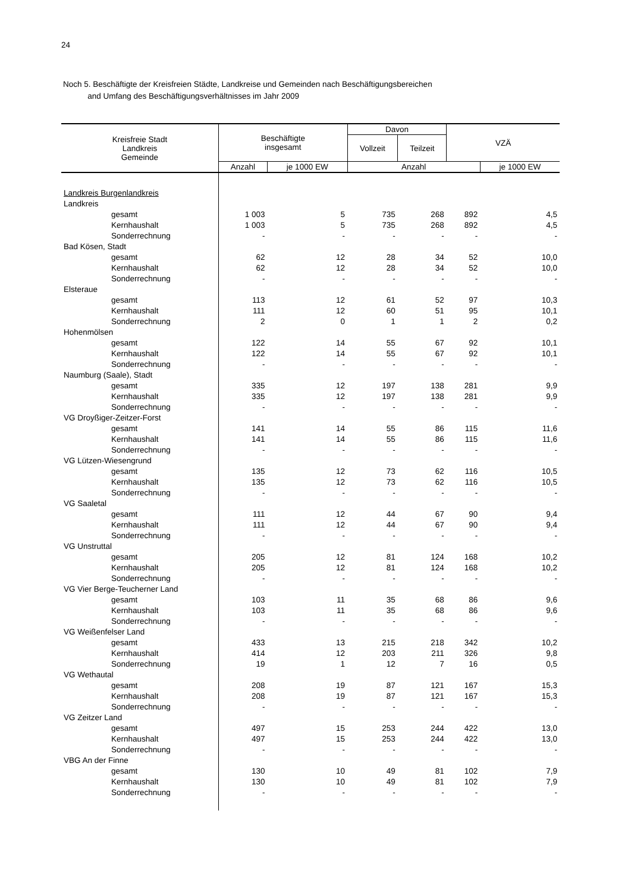24
Noch 5. Beschäftigte der Kreisfreien Städte, Landkreise und Gemeinden nach Beschäftigungsbereichen
and Umfang des Beschäftigungsverhältnisses im Jahr 2009
| Kreisfreie Stadt Landkreis Gemeinde | Beschäftigte insgesamt | | Davon | | VZÄ | |
| --- | --- | --- | --- | --- | --- | --- |
| | | | Vollzeit | Teilzeit | | |
| | Anzahl | je 1000 EW | Anzahl | | | je 1000 EW |
| Landkreis Burgenlandkreis | | | | | | |
| Landkreis | | | | | | |
| gesamt | 1 003 | 5 | 735 | 268 | 892 | 4,5 |
| Kernhaushalt | 1 003 | 5 | 735 | 268 | 892 | 4,5 |
| Sonderrechnung | - | - | - | - | - | - |
| Bad Kösen, Stadt | | | | | | |
| gesamt | 62 | 12 | 28 | 34 | 52 | 10,0 |
| Kernhaushalt | 62 | 12 | 28 | 34 | 52 | 10,0 |
| Sonderrechnung | - | - | - | - | - | - |
| Elsteraue | | | | | | |
| gesamt | 113 | 12 | 61 | 52 | 97 | 10,3 |
| Kernhaushalt | 111 | 12 | 60 | 51 | 95 | 10,1 |
| Sonderrechnung | 2 | 0 | 1 | 1 | 2 | 0,2 |
| Hohenmölsen | | | | | | |
| gesamt | 122 | 14 | 55 | 67 | 92 | 10,1 |
| Kernhaushalt | 122 | 14 | 55 | 67 | 92 | 10,1 |
| Sonderrechnung | - | - | - | - | - | - |
| Naumburg (Saale), Stadt | | | | | | |
| gesamt | 335 | 12 | 197 | 138 | 281 | 9,9 |
| Kernhaushalt | 335 | 12 | 197 | 138 | 281 | 9,9 |
| Sonderrechnung | - | - | - | - | - | - |
| VG Droyßiger-Zeitzer-Forst | | | | | | |
| gesamt | 141 | 14 | 55 | 86 | 115 | 11,6 |
| Kernhaushalt | 141 | 14 | 55 | 86 | 115 | 11,6 |
| Sonderrechnung | - | - | - | - | - | - |
| VG Lützen-Wiesengrund | | | | | | |
| gesamt | 135 | 12 | 73 | 62 | 116 | 10,5 |
| Kernhaushalt | 135 | 12 | 73 | 62 | 116 | 10,5 |
| Sonderrechnung | - | - | - | - | - | - |
| VG Saaletal | | | | | | |
| gesamt | 111 | 12 | 44 | 67 | 90 | 9,4 |
| Kernhaushalt | 111 | 12 | 44 | 67 | 90 | 9,4 |
| Sonderrechnung | - | - | - | - | - | - |
| VG Unstruttal | | | | | | |
| gesamt | 205 | 12 | 81 | 124 | 168 | 10,2 |
| Kernhaushalt | 205 | 12 | 81 | 124 | 168 | 10,2 |
| Sonderrechnung | - | - | - | - | - | - |
| VG Vier Berge-Teucherner Land | | | | | | |
| gesamt | 103 | 11 | 35 | 68 | 86 | 9,6 |
| Kernhaushalt | 103 | 11 | 35 | 68 | 86 | 9,6 |
| Sonderrechnung | - | - | - | - | - | - |
| VG Weißenfelser Land | | | | | | |
| gesamt | 433 | 13 | 215 | 218 | 342 | 10,2 |
| Kernhaushalt | 414 | 12 | 203 | 211 | 326 | 9,8 |
| Sonderrechnung | 19 | 1 | 12 | 7 | 16 | 0,5 |
| VG Wethautal | | | | | | |
| gesamt | 208 | 19 | 87 | 121 | 167 | 15,3 |
| Kernhaushalt | 208 | 19 | 87 | 121 | 167 | 15,3 |
| Sonderrechnung | - | - | - | - | - | - |
| VG Zeitzer Land | | | | | | |
| gesamt | 497 | 15 | 253 | 244 | 422 | 13,0 |
| Kernhaushalt | 497 | 15 | 253 | 244 | 422 | 13,0 |
| Sonderrechnung | - | - | - | - | - | - |
| VBG An der Finne | | | | | | |
| gesamt | 130 | 10 | 49 | 81 | 102 | 7,9 |
| Kernhaushalt | 130 | 10 | 49 | 81 | 102 | 7,9 |
| Sonderrechnung | - | - | - | - | - | - |